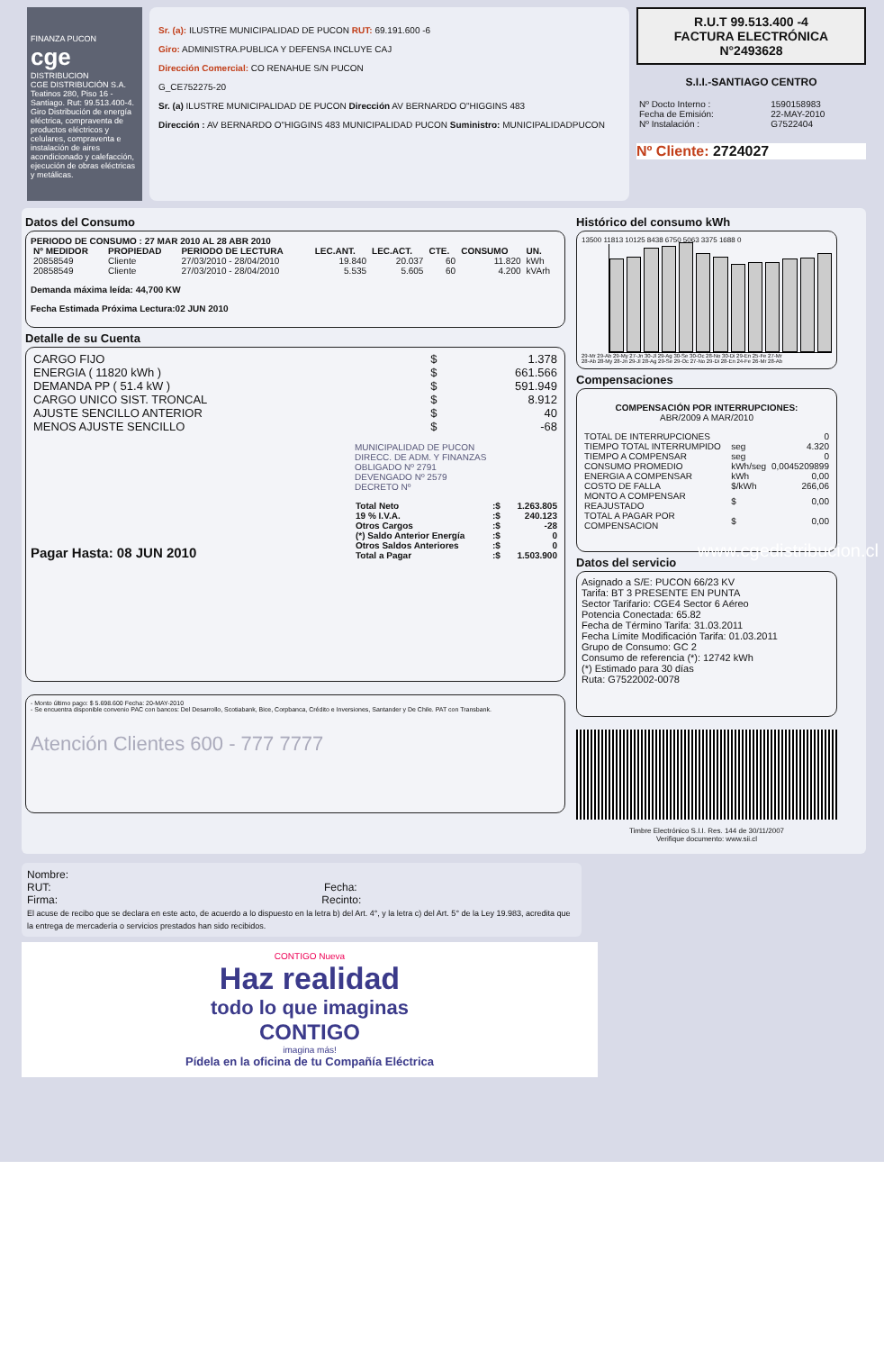FINANZA PUCON
cge
DISTRIBUCION
CGE DISTRIBUCIÓN S.A.
Teatinos 280, Piso 16 - Santiago. Rut: 99.513.400-4. Giro Distribución de energía eléctrica, compraventa de productos eléctricos y celulares, compraventa e instalación de aires acondicionado y calefacción, ejecución de obras eléctricas y metálicas.
Sr. (a): ILUSTRE MUNICIPALIDAD DE PUCON RUT: 69.191.600 -6
Giro: ADMINISTRA.PUBLICA Y DEFENSA INCLUYE CAJ
Dirección Comercial: CO RENAHUE S/N PUCON
G_CE752275-20
Sr. (a) ILUSTRE MUNICIPALIDAD DE PUCON Dirección AV BERNARDO O"HIGGINS 483
Dirección : AV BERNARDO O"HIGGINS 483 MUNICIPALIDAD PUCON Suministro: MUNICIPALIDADPUCON
R.U.T 99.513.400 -4
FACTURA ELECTRÓNICA
N°2493628
S.I.I.-SANTIAGO CENTRO
| Nº Docto Interno : | 1590158983 |
| Fecha de Emisión: | 22-MAY-2010 |
| Nº Instalación : | G7522404 |
Nº Cliente: 2724027
Datos del Consumo
PERIODO DE CONSUMO : 27 MAR 2010 AL 28 ABR 2010
| Nº MEDIDOR | PROPIEDAD | PERIODO DE LECTURA | LEC.ANT. | LEC.ACT. | CTE. | CONSUMO | UN. |
| --- | --- | --- | --- | --- | --- | --- | --- |
| 20858549 | Cliente | 27/03/2010 - 28/04/2010 | 19.840 | 20.037 | 60 | 11.820 | kWh |
| 20858549 | Cliente | 27/03/2010 - 28/04/2010 | 5.535 | 5.605 | 60 | 4.200 | kVArh |
Demanda máxima leída: 44,700 KW
Fecha Estimada Próxima Lectura:02 JUN 2010
Detalle de su Cuenta
| CARGO FIJO | $ | 1.378 |
| ENERGIA ( 11820 kWh ) | $ | 661.566 |
| DEMANDA PP ( 51.4 kW ) | $ | 591.949 |
| CARGO UNICO SIST. TRONCAL | $ | 8.912 |
| AJUSTE SENCILLO ANTERIOR | $ | 40 |
| MENOS AJUSTE SENCILLO | $ | -68 |
MUNICIPALIDAD DE PUCON
DIRECC. DE ADM. Y FINANZAS
OBLIGADO Nº 2791
DEVENGADO Nº 2579
DECRETO Nº
Pagar Hasta: 08 JUN 2010
| Total Neto | :$ | 1.263.805 |
| 19 % I.V.A. | :$ | 240.123 |
| Otros Cargos | :$ | -28 |
| (*) Saldo Anterior Energía | :$ | 0 |
| Otros Saldos Anteriores | :$ | 0 |
| Total a Pagar | :$ | 1.503.900 |
- Monto último pago: $ 5.698.600 Fecha: 20-MAY-2010
- Se encuentra disponible convenio PAC con bancos: Del Desarrollo, Scotiabank, Bice, Corpbanca, Crédito e Inversiones, Santander y De Chile. PAT con Transbank.
Atención Clientes 600 - 777 7777
Histórico del consumo kWh
13500 11813 10125 8438 6750 5063 3375 1688 0
29-Mr 29-Ab 29-My 27-Jn 30-Jl 29-Ag 30-Se 30-Oc 28-No 30-Di 29-En 25-Fe 27-Mr
28-Ab 28-My 28-Jn 29-Jl 28-Ag 29-Se 29-Oc 27-No 29-Di 28-En 24-Fe 26-Mr 28-Ab
Compensaciones
COMPENSACIÓN POR INTERRUPCIONES:
ABR/2009 A MAR/2010
| TOTAL DE INTERRUPCIONES | | 0 |
| TIEMPO TOTAL INTERRUMPIDO | seg | 4.320 |
| TIEMPO A COMPENSAR | seg | 0 |
| CONSUMO PROMEDIO | kWh/seg | 0,0045209899 |
| ENERGIA A COMPENSAR | kWh | 0,00 |
| COSTO DE FALLA | $/kWh | 266,06 |
| MONTO A COMPENSAR REAJUSTADO | $ | 0,00 |
| TOTAL A PAGAR POR COMPENSACION | $ | 0,00 |
Datos del servicio
Asignado a S/E: PUCON 66/23 KV
Tarifa: BT 3 PRESENTE EN PUNTA
Sector Tarifario: CGE4 Sector 6 Aéreo
Potencia Conectada: 65.82
Fecha de Término Tarifa: 31.03.2011
Fecha Límite Modificación Tarifa: 01.03.2011
Grupo de Consumo: GC 2
Consumo de referencia (*): 12742 kWh
(*) Estimado para 30 días
Ruta: G7522002-0078
Timbre Electrónico S.I.I. Res. 144 de 30/11/2007
Verifique documento: www.sii.cl
Nombre:
RUT: Fecha:
Firma: Recinto:
El acuse de recibo que se declara en este acto, de acuerdo a lo dispuesto en la letra b) del Art. 4°, y la letra c) del Art. 5° de la Ley 19.983, acredita que la entrega de mercadería o servicios prestados han sido recibidos.
CONTIGO Nueva
Haz realidad
todo lo que imaginas
CONTIGO
imagina más!
Pídela en la oficina de tu Compañía Eléctrica
www.cgedistribucion.cl